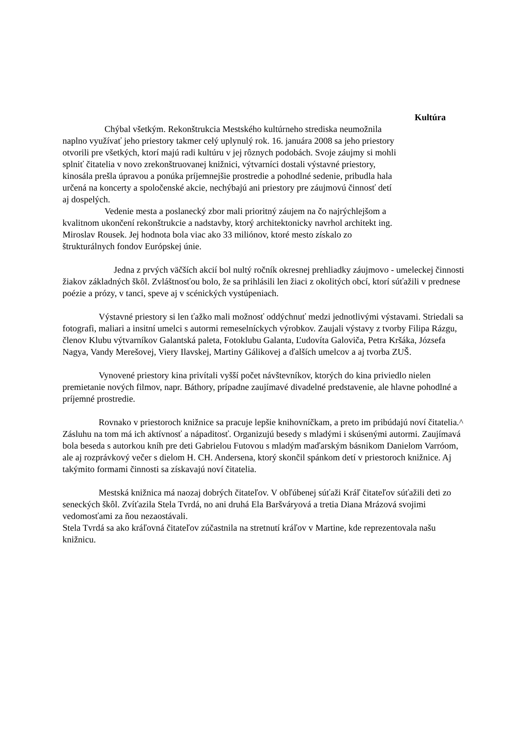Kultúra
Chýbal všetkým. Rekonštrukcia Mestského kultúrneho strediska neumožnila naplno využívať jeho priestory takmer celý uplynulý rok. 16. januára 2008 sa jeho priestory otvorili pre všetkých, ktorí majú radi kultúru v jej rôznych podobách. Svoje záujmy si mohli splniť čitatelia v novo zrekonštruovanej knižnici, výtvarníci dostali výstavné priestory, kinosála prešla úpravou a ponúka príjemnejšie prostredie a pohodlné sedenie, pribudla hala určená na koncerty a spoločenské akcie, nechýbajú ani priestory pre záujmovú činnosť detí aj dospelých.
Vedenie mesta a poslanecký zbor mali prioritný záujem na čo najrýchlejšom a kvalitnom ukončení rekonštrukcie a nadstavby, ktorý architektonicky navrhol architekt ing. Miroslav Rousek. Jej hodnota bola viac ako 33 miliónov, ktoré mesto získalo zo štrukturálnych fondov Európskej únie.
Jedna z prvých väčších akcií bol nultý ročník okresnej prehliadky záujmovo - umeleckej činnosti žiakov základných škôl. Zvláštnosťou bolo, že sa prihlásili len žiaci z okolitých obcí, ktorí súťažili v prednese poézie a prózy, v tanci, speve aj v scénických vystúpeniach.
Výstavné priestory si len ťažko mali možnosť oddýchnuť medzi jednotlivými výstavami. Striedali sa fotografi, maliari a insitní umelci s autormi remeselníckych výrobkov. Zaujali výstavy z tvorby Filipa Rázgu, členov Klubu výtvarníkov Galantská paleta, Fotoklubu Galanta, Ľudovíta Galoviča, Petra Kršáka, Józsefa Nagya, Vandy Merešovej, Viery Ilavskej, Martiny Gálikovej a ďalších umelcov a aj tvorba ZUŠ.
Vynovené priestory kina privítali vyšší počet návštevníkov, ktorých do kina priviedlo nielen premietanie nových filmov, napr. Báthory, prípadne zaujímavé divadelné predstavenie, ale hlavne pohodlné a príjemné prostredie.
Rovnako v priestoroch knižnice sa pracuje lepšie knihovníčkam, a preto im pribúdajú noví čitatelia.^ Zásluhu na tom má ich aktívnosť a nápaditosť. Organizujú besedy s mladými i skúsenými autormi. Zaujímavá bola beseda s autorkou kníh pre deti Gabrielou Futovou s mladým maďarským básnikom Danielom Varróom, ale aj rozprávkový večer s dielom H. CH. Andersena, ktorý skončil spánkom detí v priestoroch knižnice. Aj takýmito formami činnosti sa získavajú noví čitatelia.
Mestská knižnica má naozaj dobrých čitateľov. V obľúbenej súťaži Kráľ čitateľov súťažili deti zo seneckých škôl. Zvíťazila Stela Tvrdá, no ani druhá Ela Baršváryová a tretia Diana Mrázová svojimi vedomosťami za ňou nezaostávali.
Stela Tvrdá sa ako kráľovná čitateľov zúčastnila na stretnutí kráľov v Martine, kde reprezentovala našu knižnicu.